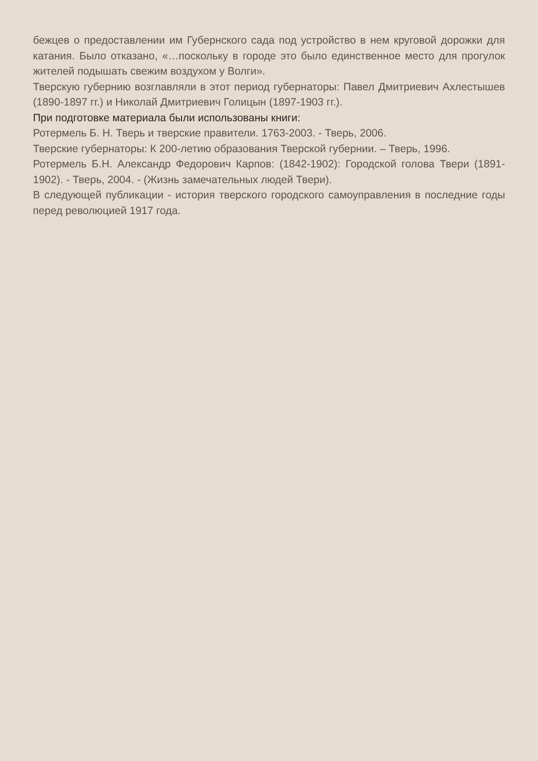бежцев о предоставлении им Губернского сада под устройство в нем круговой дорожки для катания. Было отказано, «…поскольку в городе это было единственное место для прогулок жителей подышать свежим воздухом у Волги».
Тверскую губернию возглавляли в этот период губернаторы: Павел Дмитриевич Ахлестышев (1890-1897 гг.) и Николай Дмитриевич Голицын (1897-1903 гг.).
При подготовке материала были использованы книги:
Ротермель Б. Н. Тверь и тверские правители. 1763-2003. - Тверь, 2006.
Тверские губернаторы: К 200-летию образования Тверской губернии. – Тверь, 1996.
Ротермель Б.Н. Александр Федорович Карпов: (1842-1902): Городской голова Твери (1891-1902). - Тверь, 2004. - (Жизнь замечательных людей Твери).
В следующей публикации - история тверского городского самоуправления в последние годы перед революцией 1917 года.